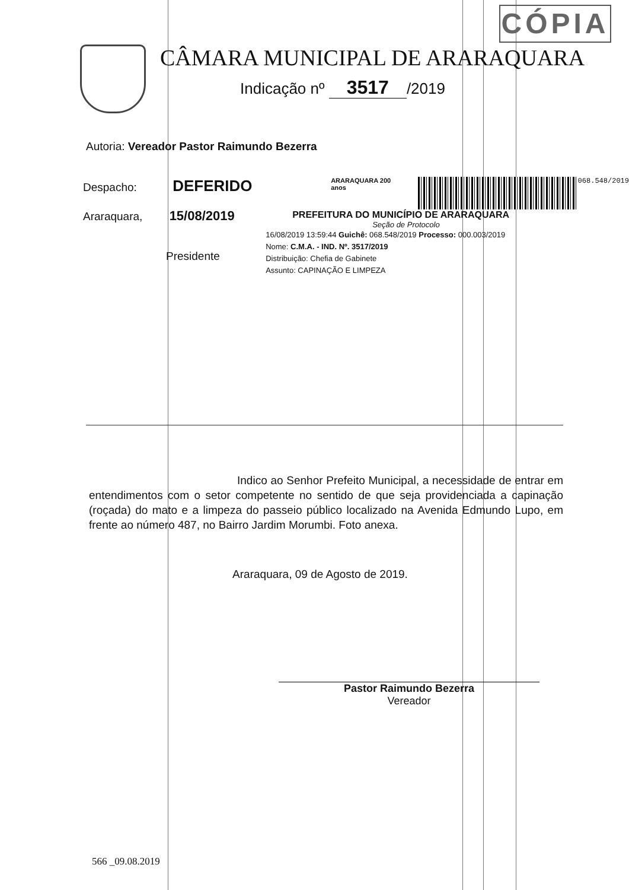CÓPIA
CÂMARA MUNICIPAL DE ARARAQUARA
Indicação nº 3517 /2019
Autoria: Vereador Pastor Raimundo Bezerra
Despacho: DEFERIDO
Araraquara, 15/08/2019
Presidente
ARARAQUARA 200 anos 068.548/2019
PREFEITURA DO MUNICÍPIO DE ARARAQUARA
Seção de Protocolo
16/08/2019 13:59:44 Guichê: 068.548/2019 Processo: 000.003/2019
Nome: C.M.A. - IND. Nº. 3517/2019
Distribuição: Chefia de Gabinete
Assunto: CAPINAÇÃO E LIMPEZA
Indico ao Senhor Prefeito Municipal, a necessidade de entrar em entendimentos com o setor competente no sentido de que seja providenciada a capinação (roçada) do mato e a limpeza do passeio público localizado na Avenida Edmundo Lupo, em frente ao número 487, no Bairro Jardim Morumbi. Foto anexa.
Araraquara, 09 de Agosto de 2019.
Pastor Raimundo Bezerra
Vereador
566 _09.08.2019